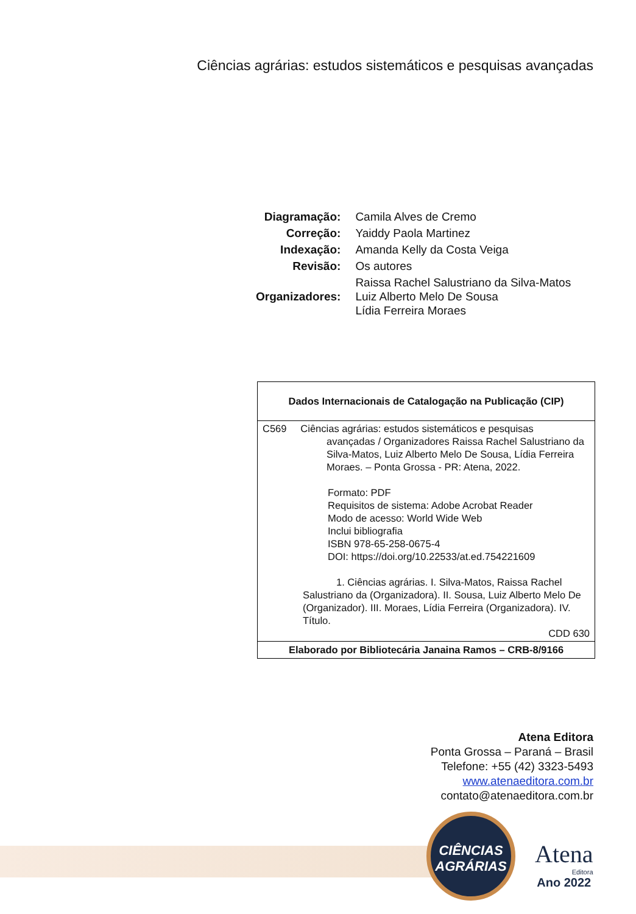Ciências agrárias: estudos sistemáticos e pesquisas avançadas
| Diagramação: | Camila Alves de Cremo |
| Correção: | Yaiddy Paola Martinez |
| Indexação: | Amanda Kelly da Costa Veiga |
| Revisão: | Os autores |
| Organizadores: | Raissa Rachel Salustriano da Silva-Matos Luiz Alberto Melo De Sousa Lídia Ferreira Moraes |
Dados Internacionais de Catalogação na Publicação (CIP)
C569 Ciências agrárias: estudos sistemáticos e pesquisas
avançadas / Organizadores Raissa Rachel Salustriano da Silva-Matos, Luiz Alberto Melo De Sousa, Lídia Ferreira Moraes. – Ponta Grossa - PR: Atena, 2022.
Formato: PDF
Requisitos de sistema: Adobe Acrobat Reader
Modo de acesso: World Wide Web
Inclui bibliografia
ISBN 978-65-258-0675-4
DOI: https://doi.org/10.22533/at.ed.754221609
1. Ciências agrárias. I. Silva-Matos, Raissa Rachel Salustriano da (Organizadora). II. Sousa, Luiz Alberto Melo De (Organizador). III. Moraes, Lídia Ferreira (Organizadora). IV. Título.
CDD 630
Elaborado por Bibliotecária Janaina Ramos – CRB-8/9166
Atena Editora
Ponta Grossa – Paraná – Brasil
Telefone: +55 (42) 3323-5493
www.atenaeditora.com.br
contato@atenaeditora.com.br
CIÊNCIAS
AGRÁRIAS
Atena
Editora
Ano 2022